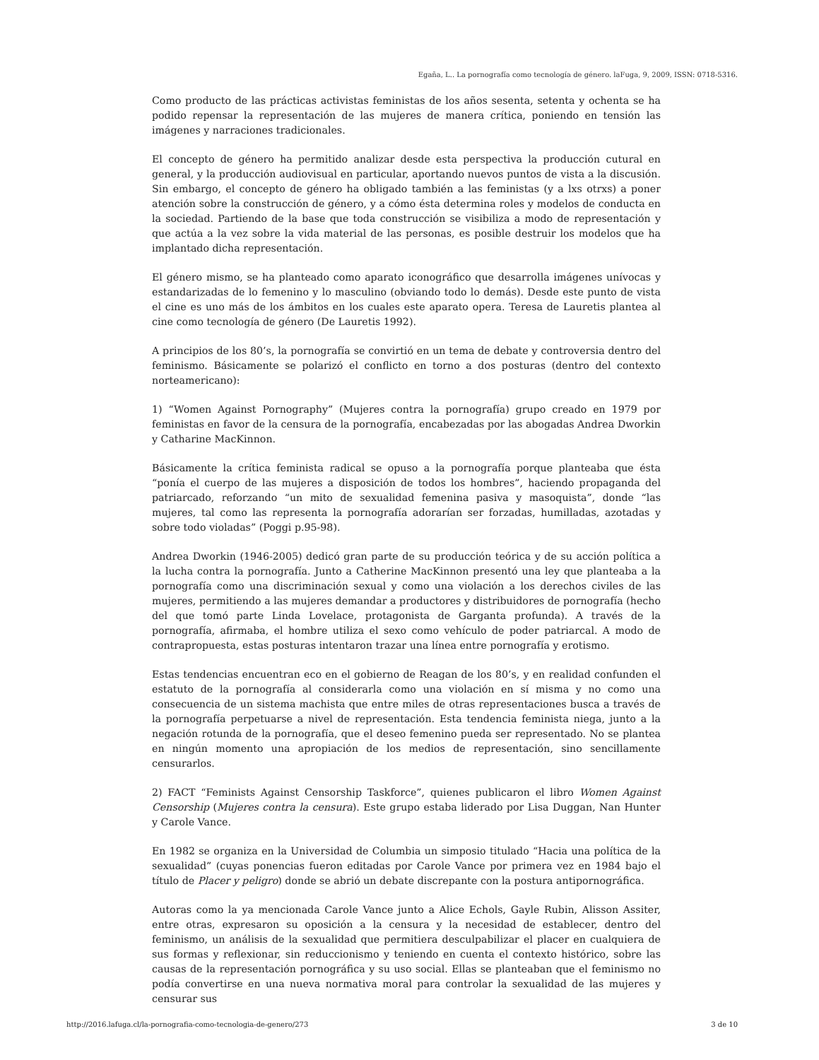Egaña, L.. La pornografía como tecnología de género. laFuga, 9, 2009, ISSN: 0718-5316.
Como producto de las prácticas activistas feministas de los años sesenta, setenta y ochenta se ha podido repensar la representación de las mujeres de manera crítica, poniendo en tensión las imágenes y narraciones tradicionales.
El concepto de género ha permitido analizar desde esta perspectiva la producción cutural en general, y la producción audiovisual en particular, aportando nuevos puntos de vista a la discusión. Sin embargo, el concepto de género ha obligado también a las feministas (y a lxs otrxs) a poner atención sobre la construcción de género, y a cómo ésta determina roles y modelos de conducta en la sociedad. Partiendo de la base que toda construcción se visibiliza a modo de representación y que actúa a la vez sobre la vida material de las personas, es posible destruir los modelos que ha implantado dicha representación.
El género mismo, se ha planteado como aparato iconográfico que desarrolla imágenes unívocas y estandarizadas de lo femenino y lo masculino (obviando todo lo demás). Desde este punto de vista el cine es uno más de los ámbitos en los cuales este aparato opera. Teresa de Lauretis plantea al cine como tecnología de género (De Lauretis 1992).
A principios de los 80’s, la pornografía se convirtió en un tema de debate y controversia dentro del feminismo. Básicamente se polarizó el conflicto en torno a dos posturas (dentro del contexto norteamericano):
1) “Women Against Pornography” (Mujeres contra la pornografía) grupo creado en 1979 por feministas en favor de la censura de la pornografía, encabezadas por las abogadas Andrea Dworkin y Catharine MacKinnon.
Básicamente la crítica feminista radical se opuso a la pornografía porque planteaba que ésta “ponía el cuerpo de las mujeres a disposición de todos los hombres”, haciendo propaganda del patriarcado, reforzando “un mito de sexualidad femenina pasiva y masoquista”, donde “las mujeres, tal como las representa la pornografía adorarían ser forzadas, humilladas, azotadas y sobre todo violadas” (Poggi p.95-98).
Andrea Dworkin (1946-2005) dedicó gran parte de su producción teórica y de su acción política a la lucha contra la pornografía. Junto a Catherine MacKinnon presentó una ley que planteaba a la pornografía como una discriminación sexual y como una violación a los derechos civiles de las mujeres, permitiendo a las mujeres demandar a productores y distribuidores de pornografía (hecho del que tomó parte Linda Lovelace, protagonista de Garganta profunda). A través de la pornografía, afirmaba, el hombre utiliza el sexo como vehículo de poder patriarcal. A modo de contrapropuesta, estas posturas intentaron trazar una línea entre pornografía y erotismo.
Estas tendencias encuentran eco en el gobierno de Reagan de los 80’s, y en realidad confunden el estatuto de la pornografía al considerarla como una violación en sí misma y no como una consecuencia de un sistema machista que entre miles de otras representaciones busca a través de la pornografía perpetuarse a nivel de representación. Esta tendencia feminista niega, junto a la negación rotunda de la pornografía, que el deseo femenino pueda ser representado. No se plantea en ningún momento una apropiación de los medios de representación, sino sencillamente censurarlos.
2) FACT “Feminists Against Censorship Taskforce”, quienes publicaron el libro Women Against Censorship (Mujeres contra la censura). Este grupo estaba liderado por Lisa Duggan, Nan Hunter y Carole Vance.
En 1982 se organiza en la Universidad de Columbia un simposio titulado “Hacia una política de la sexualidad” (cuyas ponencias fueron editadas por Carole Vance por primera vez en 1984 bajo el título de Placer y peligro) donde se abrió un debate discrepante con la postura antipornográfica.
Autoras como la ya mencionada Carole Vance junto a Alice Echols, Gayle Rubin, Alisson Assiter, entre otras, expresaron su oposición a la censura y la necesidad de establecer, dentro del feminismo, un análisis de la sexualidad que permitiera desculpabilizar el placer en cualquiera de sus formas y reflexionar, sin reduccionismo y teniendo en cuenta el contexto histórico, sobre las causas de la representación pornográfica y su uso social. Ellas se planteaban que el feminismo no podía convertirse en una nueva normativa moral para controlar la sexualidad de las mujeres y censurar sus
http://2016.lafuga.cl/la-pornografia-como-tecnologia-de-genero/273 3 de 10